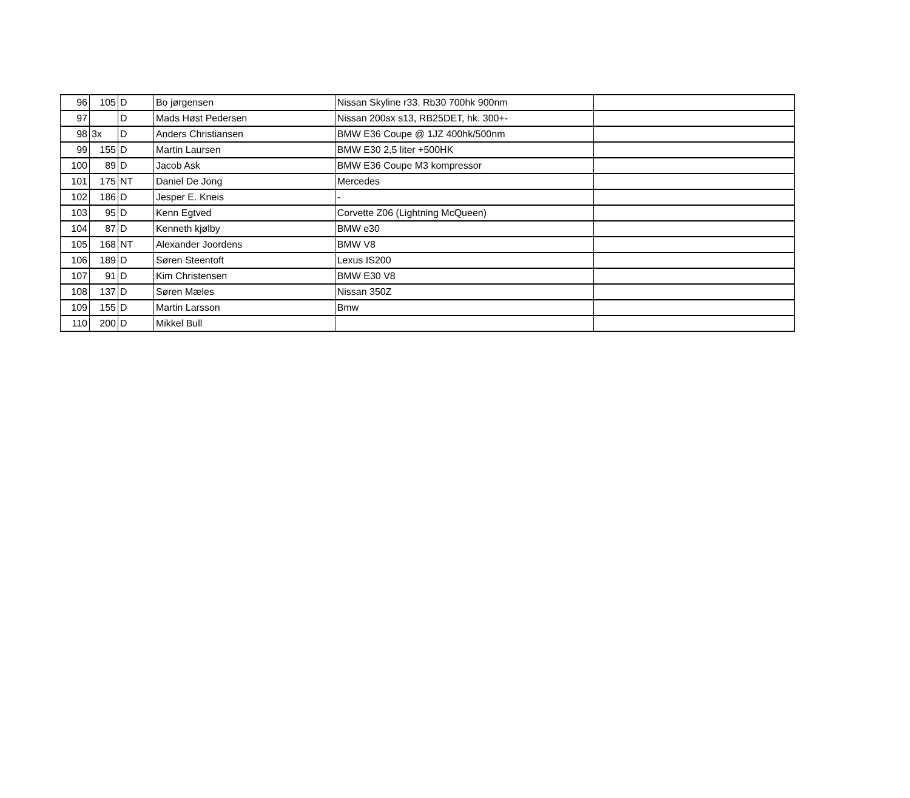| 96 | 105 | D | Bo jørgensen | Nissan Skyline r33. Rb30 700hk 900nm | |
| 97 | | D | Mads Høst Pedersen | Nissan 200sx s13, RB25DET, hk. 300+- | |
| 98 | 3x | D | Anders Christiansen | BMW E36 Coupe @ 1JZ 400hk/500nm | |
| 99 | 155 | D | Martin Laursen | BMW E30 2,5 liter +500HK | |
| 100 | 89 | D | Jacob Ask | BMW E36 Coupe M3 kompressor | |
| 101 | 175 | NT | Daniel De Jong | Mercedes | |
| 102 | 186 | D | Jesper E. Kneis | - | |
| 103 | 95 | D | Kenn Egtved | Corvette Z06 (Lightning McQueen) | |
| 104 | 87 | D | Kenneth kjølby | BMW e30 | |
| 105 | 168 | NT | Alexander Joordens | BMW V8 | |
| 106 | 189 | D | Søren Steentoft | Lexus IS200 | |
| 107 | 91 | D | Kim Christensen | BMW E30 V8 | |
| 108 | 137 | D | Søren Mæles | Nissan 350Z | |
| 109 | 155 | D | Martin Larsson | Bmw | |
| 110 | 200 | D | Mikkel Bull | | |